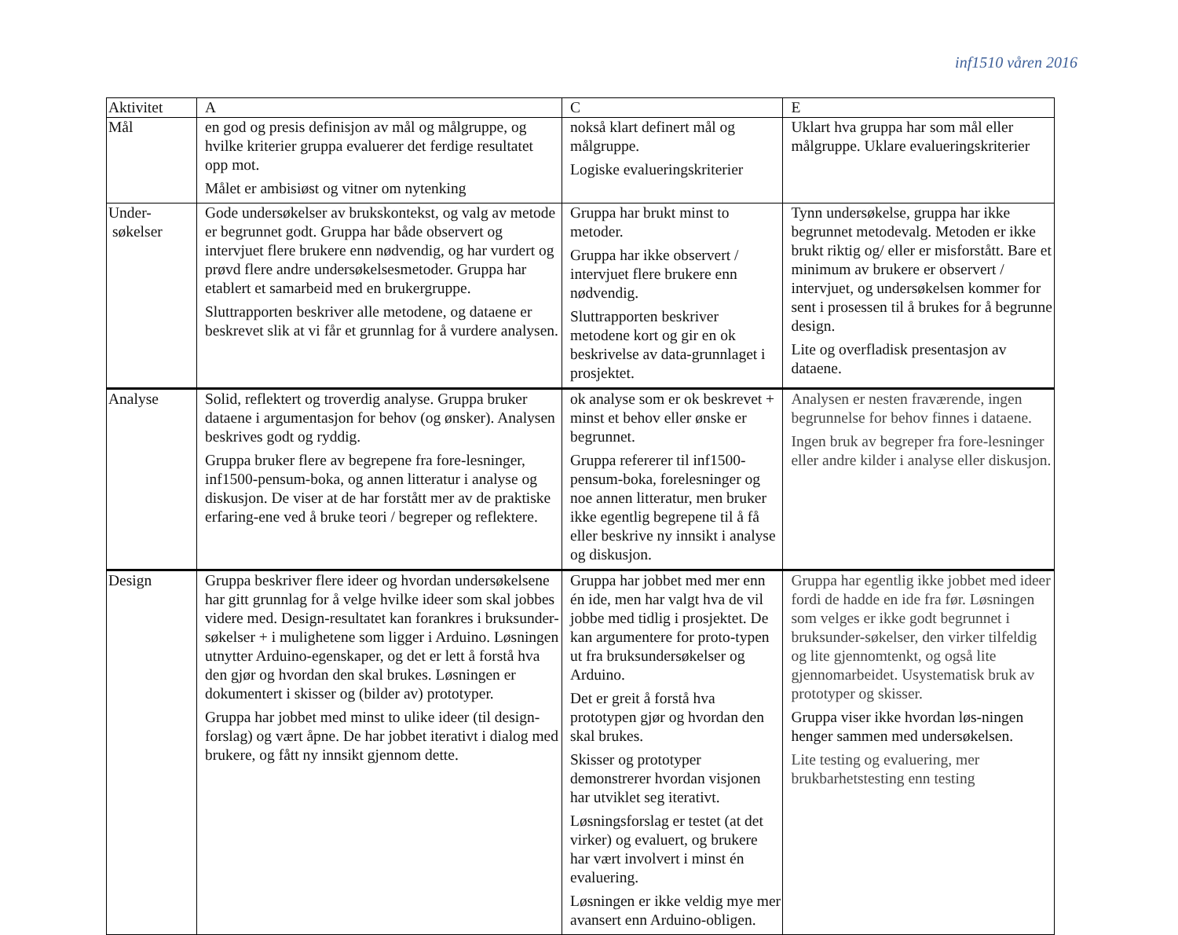inf1510 våren 2016
| Aktivitet | A | C | E |
| --- | --- | --- | --- |
| Mål | en god og presis definisjon av mål og målgruppe, og hvilke kriterier gruppa evaluerer det ferdige resultatet opp mot. Målet er ambisiøst og vitner om nytenking | nokså klart definert mål og målgruppe. Logiske evalueringskriterier | Uklart hva gruppa har som mål eller målgruppe. Uklare evalueringskriterier |
| Under- søkelser | Gode undersøkelser av brukskontekst, og valg av metode er begrunnet godt. Gruppa har både observert og intervjuet flere brukere enn nødvendig, og har vurdert og prøvd flere andre undersøkelsesmetoder. Gruppa har etablert et samarbeid med en brukergruppe. Sluttrapporten beskriver alle metodene, og dataene er beskrevet slik at vi får et grunnlag for å vurdere analysen. | Gruppa har brukt minst to metoder. Gruppa har ikke observert / intervjuet flere brukere enn nødvendig. Sluttrapporten beskriver metodene kort og gir en ok beskrivelse av data-grunnlaget i prosjektet. | Tynn undersøkelse, gruppa har ikke begrunnet metodevalg. Metoden er ikke brukt riktig og/ eller er misforstått. Bare et minimum av brukere er observert / intervjuet, og undersøkelsen kommer for sent i prosessen til å brukes for å begrunne design. Lite og overfladisk presentasjon av dataene. |
| Analyse | Solid, reflektert og troverdig analyse. Gruppa bruker dataene i argumentasjon for behov (og ønsker). Analysen beskrives godt og ryddig. Gruppa bruker flere av begrepene fra fore-lesninger, inf1500-pensum-boka, og annen litteratur i analyse og diskusjon. De viser at de har forstått mer av de praktiske erfaring-ene ved å bruke teori / begreper og reflektere. | ok analyse som er ok beskrevet + minst et behov eller ønske er begrunnet. Gruppa refererer til inf1500-pensum-boka, forelesninger og noe annen litteratur, men bruker ikke egentlig begrepene til å få eller beskrive ny innsikt i analyse og diskusjon. | Analysen er nesten fraværende, ingen begrunnelse for behov finnes i dataene. Ingen bruk av begreper fra fore-lesninger eller andre kilder i analyse eller diskusjon. |
| Design | Gruppa beskriver flere ideer og hvordan undersøkelsene har gitt grunnlag for å velge hvilke ideer som skal jobbes videre med. Design-resultatet kan forankres i bruksunder-søkelser + i mulighetene som ligger i Arduino. Løsningen utnytter Arduino-egenskaper, og det er lett å forstå hva den gjør og hvordan den skal brukes. Løsningen er dokumentert i skisser og (bilder av) prototyper. Gruppa har jobbet med minst to ulike ideer (til design-forslag) og vært åpne. De har jobbet iterativt i dialog med brukere, og fått ny innsikt gjennom dette. | Gruppa har jobbet med mer enn én ide, men har valgt hva de vil jobbe med tidlig i prosjektet. De kan argumentere for proto-typen ut fra bruksundersøkelser og Arduino. Det er greit å forstå hva prototypen gjør og hvordan den skal brukes. Skisser og prototyper demonstrerer hvordan visjonen har utviklet seg iterativt. Løsningsforslag er testet (at det virker) og evaluert, og brukere har vært involvert i minst én evaluering. Løsningen er ikke veldig mye mer avansert enn Arduino-obligen. | Gruppa har egentlig ikke jobbet med ideer fordi de hadde en ide fra før. Løsningen som velges er ikke godt begrunnet i bruksunder-søkelser, den virker tilfeldig og lite gjennomtenkt, og også lite gjennomarbeidet. Usystematisk bruk av prototyper og skisser. Gruppa viser ikke hvordan løs-ningen henger sammen med undersøkelsen. Lite testing og evaluering, mer brukbarhetstesting enn testing |